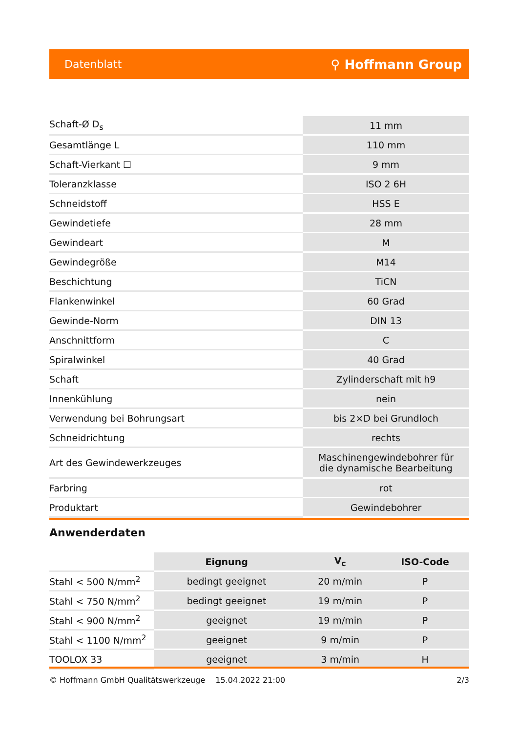Datenblatt ⚲ Hoffmann Group
| Schaft-Ø D<sub>s</sub> | 11 mm |
| Gesamtlänge L | 110 mm |
| Schaft-Vierkant ☐ | 9 mm |
| Toleranzklasse | ISO 2 6H |
| Schneidstoff | HSS E |
| Gewindetiefe | 28 mm |
| Gewindeart | M |
| Gewindegröße | M14 |
| Beschichtung | TiCN |
| Flankenwinkel | 60 Grad |
| Gewinde-Norm | DIN 13 |
| Anschnittform | C |
| Spiralwinkel | 40 Grad |
| Schaft | Zylinderschaft mit h9 |
| Innenkühlung | nein |
| Verwendung bei Bohrungsart | bis 2×D bei Grundloch |
| Schneidrichtung | rechts |
| Art des Gewindewerkzeuges | Maschinengewindebohrer für die dynamische Bearbeitung |
| Farbring | rot |
| Produktart | Gewindebohrer |
Anwenderdaten
| | Eignung | V<sub>c</sub> | ISO-Code |
| --- | --- | --- | --- |
| Stahl < 500 N/mm<sup>2</sup> | bedingt geeignet | 20 m/min | P |
| Stahl < 750 N/mm<sup>2</sup> | bedingt geeignet | 19 m/min | P |
| Stahl < 900 N/mm<sup>2</sup> | geeignet | 19 m/min | P |
| Stahl < 1100 N/mm<sup>2</sup> | geeignet | 9 m/min | P |
| TOOLOX 33 | geeignet | 3 m/min | H |
© Hoffmann GmbH Qualitätswerkzeuge 15.04.2022 21:00 2/3